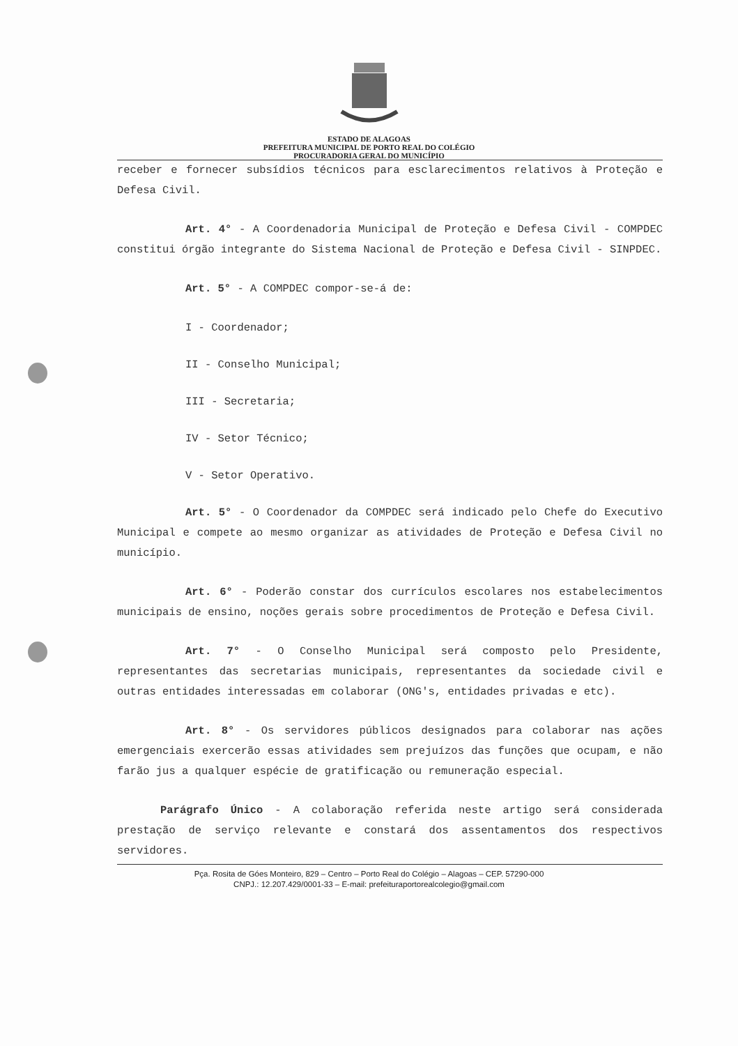ESTADO DE ALAGOAS
PREFEITURA MUNICIPAL DE PORTO REAL DO COLÉGIO
PROCURADORIA GERAL DO MUNICÍPIO
receber e fornecer subsídios técnicos para esclarecimentos relativos à Proteção e Defesa Civil.
Art. 4° - A Coordenadoria Municipal de Proteção e Defesa Civil - COMPDEC constitui órgão integrante do Sistema Nacional de Proteção e Defesa Civil - SINPDEC.
Art. 5° - A COMPDEC compor-se-á de:
I - Coordenador;
II - Conselho Municipal;
III - Secretaria;
IV - Setor Técnico;
V - Setor Operativo.
Art. 5° - O Coordenador da COMPDEC será indicado pelo Chefe do Executivo Municipal e compete ao mesmo organizar as atividades de Proteção e Defesa Civil no município.
Art. 6° - Poderão constar dos currículos escolares nos estabelecimentos municipais de ensino, noções gerais sobre procedimentos de Proteção e Defesa Civil.
Art. 7° - O Conselho Municipal será composto pelo Presidente, representantes das secretarias municipais, representantes da sociedade civil e outras entidades interessadas em colaborar (ONG's, entidades privadas e etc).
Art. 8° - Os servidores públicos designados para colaborar nas ações emergenciais exercerão essas atividades sem prejuízos das funções que ocupam, e não farão jus a qualquer espécie de gratificação ou remuneração especial.
Parágrafo Único - A colaboração referida neste artigo será considerada prestação de serviço relevante e constará dos assentamentos dos respectivos servidores.
Pça. Rosita de Góes Monteiro, 829 – Centro – Porto Real do Colégio – Alagoas – CEP. 57290-000
CNPJ.: 12.207.429/0001-33 – E-mail: prefeituraportorealcolegio@gmail.com